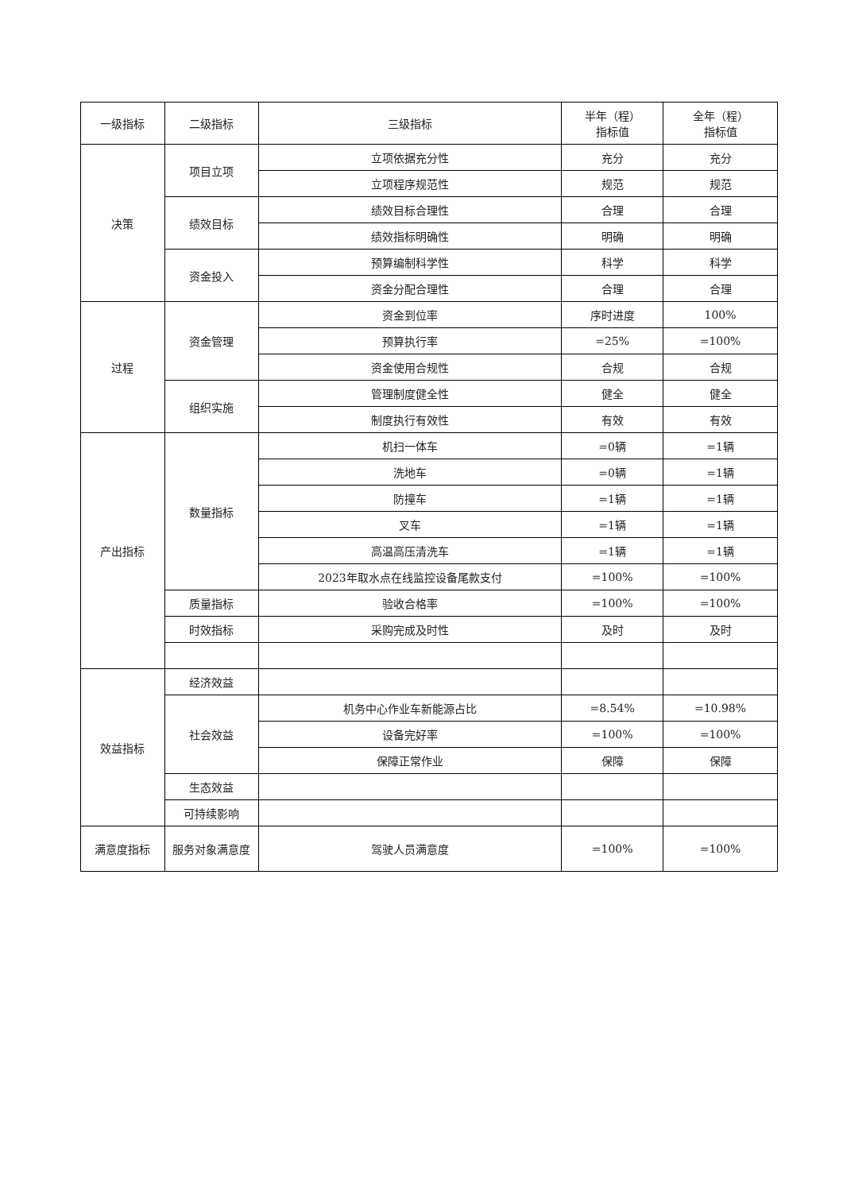| 一级指标 | 二级指标 | 三级指标 | 半年（程） 指标值 | 全年（程） 指标值 |
| --- | --- | --- | --- | --- |
| 决策 | 项目立项 | 立项依据充分性 | 充分 | 充分 |
| | | 立项程序规范性 | 规范 | 规范 |
| | 绩效目标 | 绩效目标合理性 | 合理 | 合理 |
| | | 绩效指标明确性 | 明确 | 明确 |
| | 资金投入 | 预算编制科学性 | 科学 | 科学 |
| | | 资金分配合理性 | 合理 | 合理 |
| 过程 | 资金管理 | 资金到位率 | 序时进度 | 100% |
| | | 预算执行率 | =25% | =100% |
| | | 资金使用合规性 | 合规 | 合规 |
| | 组织实施 | 管理制度健全性 | 健全 | 健全 |
| | | 制度执行有效性 | 有效 | 有效 |
| 产出指标 | 数量指标 | 机扫一体车 | =0辆 | =1辆 |
| | | 洗地车 | =0辆 | =1辆 |
| | | 防撞车 | =1辆 | =1辆 |
| | | 叉车 | =1辆 | =1辆 |
| | | 高温高压清洗车 | =1辆 | =1辆 |
| | | 2023年取水点在线监控设备尾款支付 | =100% | =100% |
| | 质量指标 | 验收合格率 | =100% | =100% |
| | 时效指标 | 采购完成及时性 | 及时 | 及时 |
| 效益指标 | 经济效益 | | | |
| | 社会效益 | 机务中心作业车新能源占比 | =8.54% | =10.98% |
| | | 设备完好率 | =100% | =100% |
| | | 保障正常作业 | 保障 | 保障 |
| | 生态效益 | | | |
| | 可持续影响 | | | |
| 满意度指标 | 服务对象满意度 | 驾驶人员满意度 | =100% | =100% |